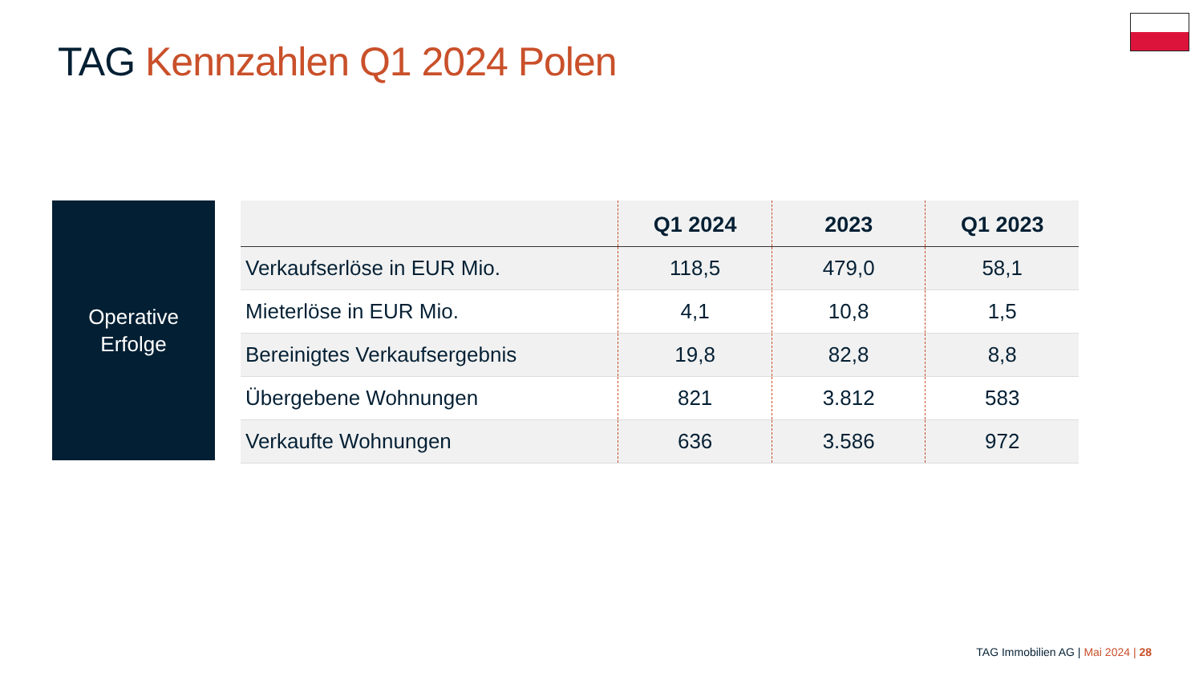TAG Kennzahlen Q1 2024 Polen
Operative
Erfolge
| | Q1 2024 | 2023 | Q1 2023 |
| --- | --- | --- | --- |
| Verkaufserlöse in EUR Mio. | 118,5 | 479,0 | 58,1 |
| Mieterlöse in EUR Mio. | 4,1 | 10,8 | 1,5 |
| Bereinigtes Verkaufsergebnis | 19,8 | 82,8 | 8,8 |
| Übergebene Wohnungen | 821 | 3.812 | 583 |
| Verkaufte Wohnungen | 636 | 3.586 | 972 |
TAG Immobilien AG | Mai 2024 | 28